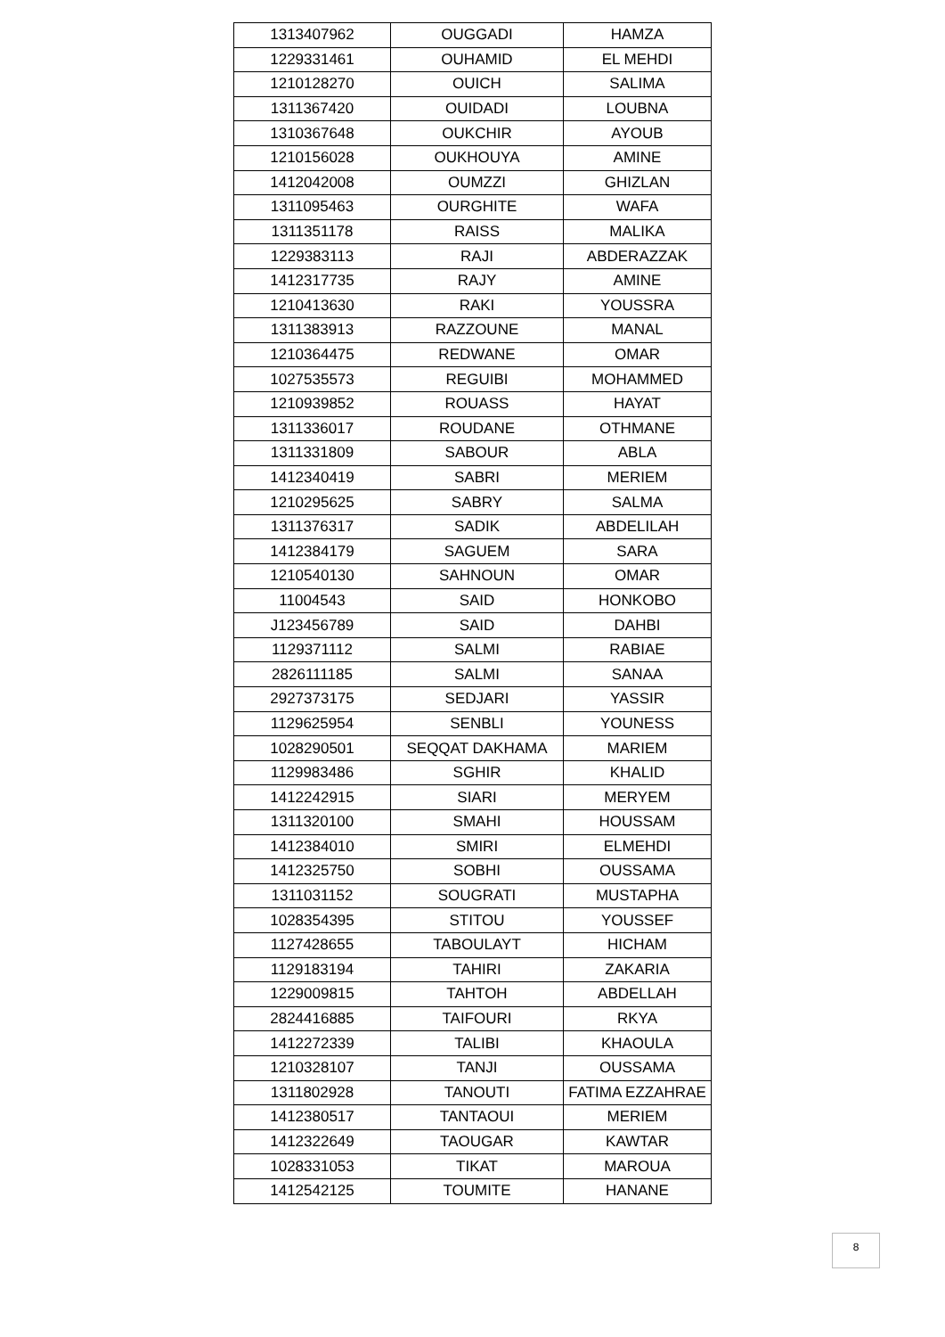| 1313407962 | OUGGADI | HAMZA |
| 1229331461 | OUHAMID | EL MEHDI |
| 1210128270 | OUICH | SALIMA |
| 1311367420 | OUIDADI | LOUBNA |
| 1310367648 | OUKCHIR | AYOUB |
| 1210156028 | OUKHOUYA | AMINE |
| 1412042008 | OUMZZI | GHIZLAN |
| 1311095463 | OURGHITE | WAFA |
| 1311351178 | RAISS | MALIKA |
| 1229383113 | RAJI | ABDERAZZAK |
| 1412317735 | RAJY | AMINE |
| 1210413630 | RAKI | YOUSSRA |
| 1311383913 | RAZZOUNE | MANAL |
| 1210364475 | REDWANE | OMAR |
| 1027535573 | REGUIBI | MOHAMMED |
| 1210939852 | ROUASS | HAYAT |
| 1311336017 | ROUDANE | OTHMANE |
| 1311331809 | SABOUR | ABLA |
| 1412340419 | SABRI | MERIEM |
| 1210295625 | SABRY | SALMA |
| 1311376317 | SADIK | ABDELILAH |
| 1412384179 | SAGUEM | SARA |
| 1210540130 | SAHNOUN | OMAR |
| 11004543 | SAID | HONKOBO |
| J123456789 | SAID | DAHBI |
| 1129371112 | SALMI | RABIAE |
| 2826111185 | SALMI | SANAA |
| 2927373175 | SEDJARI | YASSIR |
| 1129625954 | SENBLI | YOUNESS |
| 1028290501 | SEQQAT DAKHAMA | MARIEM |
| 1129983486 | SGHIR | KHALID |
| 1412242915 | SIARI | MERYEM |
| 1311320100 | SMAHI | HOUSSAM |
| 1412384010 | SMIRI | ELMEHDI |
| 1412325750 | SOBHI | OUSSAMA |
| 1311031152 | SOUGRATI | MUSTAPHA |
| 1028354395 | STITOU | YOUSSEF |
| 1127428655 | TABOULAYT | HICHAM |
| 1129183194 | TAHIRI | ZAKARIA |
| 1229009815 | TAHTOH | ABDELLAH |
| 2824416885 | TAIFOURI | RKYA |
| 1412272339 | TALIBI | KHAOULA |
| 1210328107 | TANJI | OUSSAMA |
| 1311802928 | TANOUTI | FATIMA EZZAHRAE |
| 1412380517 | TANTAOUI | MERIEM |
| 1412322649 | TAOUGAR | KAWTAR |
| 1028331053 | TIKAT | MAROUA |
| 1412542125 | TOUMITE | HANANE |
8